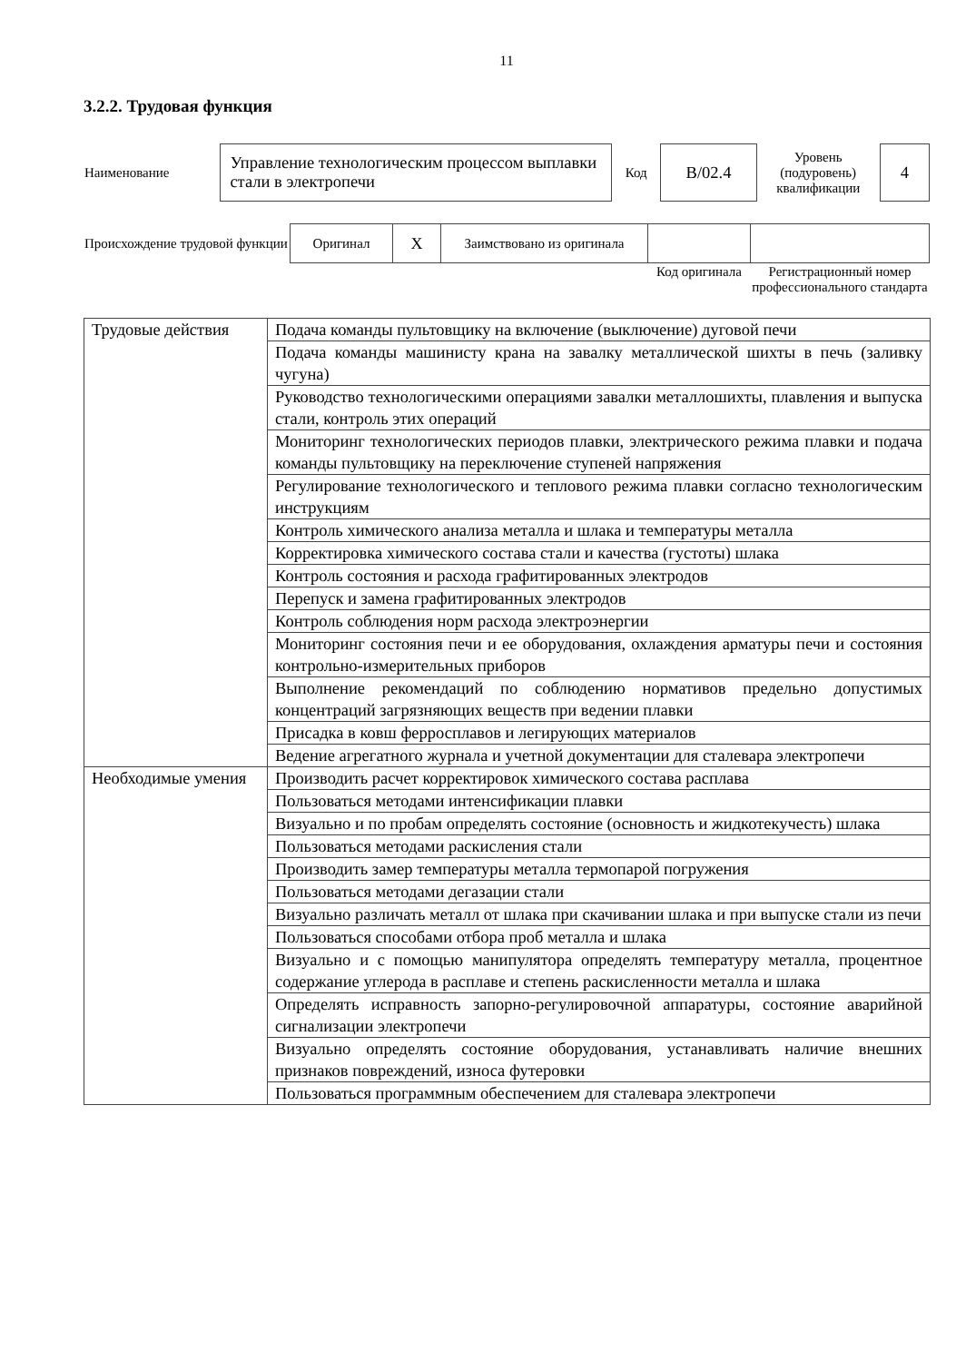11
3.2.2. Трудовая функция
| Наименование | Управление технологическим процессом выплавки стали в электропечи | Код | B/02.4 | Уровень (подуровень) квалификации | 4 |
| Происхождение трудовой функции | Оригинал | X | Заимствовано из оригинала | | |
| | | | | Код оригинала | Регистрационный номер профессионального стандарта |
| Трудовые действия | Подача команды пультовщику на включение (выключение) дуговой печи |
| | Подача команды машинисту крана на завалку металлической шихты в печь (заливку чугуна) |
| | Руководство технологическими операциями завалки металлошихты, плавления и выпуска стали, контроль этих операций |
| | Мониторинг технологических периодов плавки, электрического режима плавки и подача команды пультовщику на переключение ступеней напряжения |
| | Регулирование технологического и теплового режима плавки согласно технологическим инструкциям |
| | Контроль химического анализа металла и шлака и температуры металла |
| | Корректировка химического состава стали и качества (густоты) шлака |
| | Контроль состояния и расхода графитированных электродов |
| | Перепуск и замена графитированных электродов |
| | Контроль соблюдения норм расхода электроэнергии |
| | Мониторинг состояния печи и ее оборудования, охлаждения арматуры печи и состояния контрольно-измерительных приборов |
| | Выполнение рекомендаций по соблюдению нормативов предельно допустимых концентраций загрязняющих веществ при ведении плавки |
| | Присадка в ковш ферросплавов и легирующих материалов |
| | Ведение агрегатного журнала и учетной документации для сталевара электропечи |
| Необходимые умения | Производить расчет корректировок химического состава расплава |
| | Пользоваться методами интенсификации плавки |
| | Визуально и по пробам определять состояние (основность и жидкотекучесть) шлака |
| | Пользоваться методами раскисления стали |
| | Производить замер температуры металла термопарой погружения |
| | Пользоваться методами дегазации стали |
| | Визуально различать металл от шлака при скачивании шлака и при выпуске стали из печи |
| | Пользоваться способами отбора проб металла и шлака |
| | Визуально и с помощью манипулятора определять температуру металла, процентное содержание углерода в расплаве и степень раскисленности металла и шлака |
| | Определять исправность запорно-регулировочной аппаратуры, состояние аварийной сигнализации электропечи |
| | Визуально определять состояние оборудования, устанавливать наличие внешних признаков повреждений, износа футеровки |
| | Пользоваться программным обеспечением для сталевара электропечи |